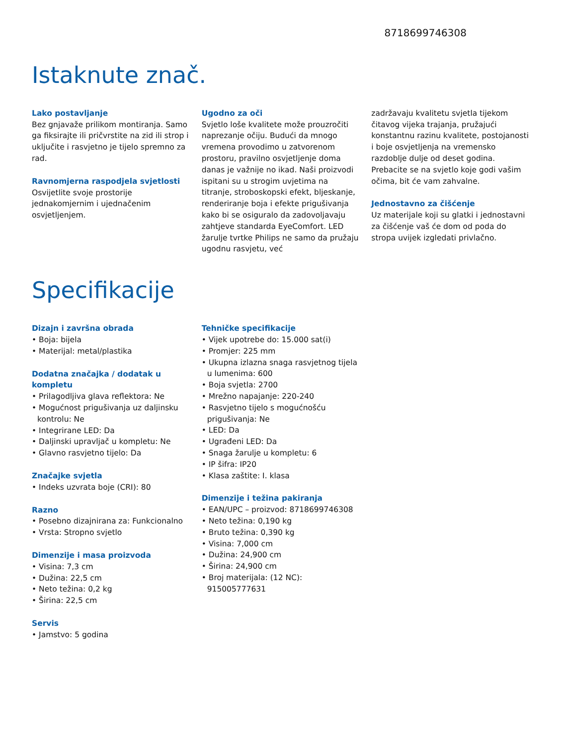8718699746308
Istaknute znač.
Lako postavljanje
Bez gnjavaže prilikom montiranja. Samo ga fiksirajte ili pričvrstite na zid ili strop i uključite i rasvjetno je tijelo spremno za rad.
Ravnomjerna raspodjela svjetlosti
Osvijetlite svoje prostorije jednakomjernim i ujednačenim osvjetljenjem.
Ugodno za oči
Svjetlo loše kvalitete može prouzročiti naprezanje očiju. Budući da mnogo vremena provodimo u zatvorenom prostoru, pravilno osvjetljenje doma danas je važnije no ikad. Naši proizvodi ispitani su u strogim uvjetima na titranje, stroboskopski efekt, bljeskanje, renderiranje boja i efekte prigušivanja kako bi se osiguralo da zadovoljavaju zahtjeve standarda EyeComfort. LED žarulje tvrtke Philips ne samo da pružaju ugodnu rasvjetu, već
zadržavaju kvalitetu svjetla tijekom čitavog vijeka trajanja, pružajući konstantnu razinu kvalitete, postojanosti i boje osvjetljenja na vremensko razdoblje dulje od deset godina. Prebacite se na svjetlo koje godi vašim očima, bit će vam zahvalne.
Jednostavno za čišćenje
Uz materijale koji su glatki i jednostavni za čišćenje vaš će dom od poda do stropa uvijek izgledati privlačno.
Specifikacije
Dizajn i završna obrada
• Boja: bijela
• Materijal: metal/plastika
Dodatna značajka / dodatak u kompletu
• Prilagodljiva glava reflektora: Ne
• Mogućnost prigušivanja uz daljinsku kontrolu: Ne
• Integrirane LED: Da
• Daljinski upravljač u kompletu: Ne
• Glavno rasvjetno tijelo: Da
Značajke svjetla
• Indeks uzvrata boje (CRI): 80
Razno
• Posebno dizajnirana za: Funkcionalno
• Vrsta: Stropno svjetlo
Dimenzije i masa proizvoda
• Visina: 7,3 cm
• Dužina: 22,5 cm
• Neto težina: 0,2 kg
• Širina: 22,5 cm
Servis
• Jamstvo: 5 godina
Tehničke specifikacije
• Vijek upotrebe do: 15.000 sat(i)
• Promjer: 225 mm
• Ukupna izlazna snaga rasvjetnog tijela u lumenima: 600
• Boja svjetla: 2700
• Mrežno napajanje: 220-240
• Rasvjetno tijelo s mogućnošću prigušivanja: Ne
• LED: Da
• Ugrađeni LED: Da
• Snaga žarulje u kompletu: 6
• IP šifra: IP20
• Klasa zaštite: I. klasa
Dimenzije i težina pakiranja
• EAN/UPC – proizvod: 8718699746308
• Neto težina: 0,190 kg
• Bruto težina: 0,390 kg
• Visina: 7,000 cm
• Dužina: 24,900 cm
• Širina: 24,900 cm
• Broj materijala: (12 NC): 915005777631